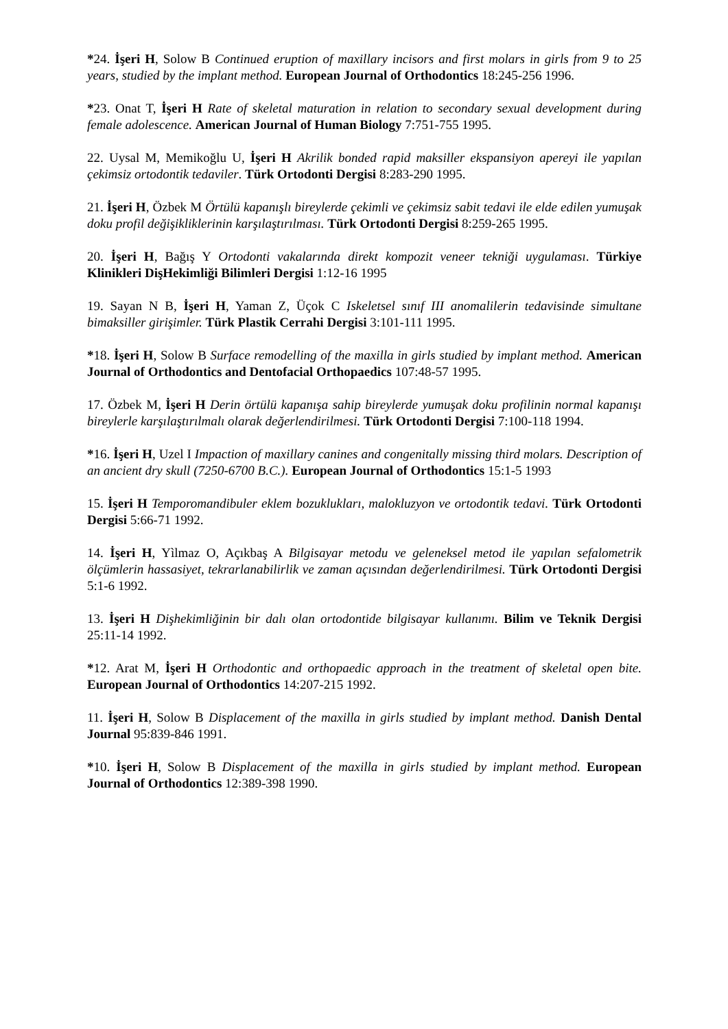*24. İşeri H, Solow B Continued eruption of maxillary incisors and first molars in girls from 9 to 25 years, studied by the implant method. European Journal of Orthodontics 18:245-256 1996.
*23. Onat T, İşeri H Rate of skeletal maturation in relation to secondary sexual development during female adolescence. American Journal of Human Biology 7:751-755 1995.
22. Uysal M, Memikoğlu U, İşeri H Akrilik bonded rapid maksiller ekspansiyon apereyi ile yapılan çekimsiz ortodontik tedaviler. Türk Ortodonti Dergisi 8:283-290 1995.
21. İşeri H, Özbek M Örtülü kapanışlı bireylerde çekimli ve çekimsiz sabit tedavi ile elde edilen yumuşak doku profil değişikliklerinin karşılaştırılması. Türk Ortodonti Dergisi 8:259-265 1995.
20. İşeri H, Bağış Y Ortodonti vakalarında direkt kompozit veneer tekniği uygulaması. Türkiye Klinikleri DişHekimliği Bilimleri Dergisi 1:12-16 1995
19. Sayan N B, İşeri H, Yaman Z, Üçok C Iskeletsel sınıf III anomalilerin tedavisinde simultane bimaksiller girişimler. Türk Plastik Cerrahi Dergisi 3:101-111 1995.
*18. İşeri H, Solow B Surface remodelling of the maxilla in girls studied by implant method. American Journal of Orthodontics and Dentofacial Orthopaedics 107:48-57 1995.
17. Özbek M, İşeri H Derin örtülü kapanışa sahip bireylerde yumuşak doku profilinin normal kapanışı bireylerle karşılaştırılmalı olarak değerlendirilmesi. Türk Ortodonti Dergisi 7:100-118 1994.
*16. İşeri H, Uzel I Impaction of maxillary canines and congenitally missing third molars. Description of an ancient dry skull (7250-6700 B.C.). European Journal of Orthodontics 15:1-5 1993
15. İşeri H Temporomandibuler eklem bozuklukları, malokluzyon ve ortodontik tedavi. Türk Ortodonti Dergisi 5:66-71 1992.
14. İşeri H, Yìlmaz O, Açıkbaş A Bilgisayar metodu ve geleneksel metod ile yapılan sefalometrik ölçümlerin hassasiyet, tekrarlanabilirlik ve zaman açısından değerlendirilmesi. Türk Ortodonti Dergisi 5:1-6 1992.
13. İşeri H Dişhekimliğinin bir dalı olan ortodontide bilgisayar kullanımı. Bilim ve Teknik Dergisi 25:11-14 1992.
*12. Arat M, İşeri H Orthodontic and orthopaedic approach in the treatment of skeletal open bite. European Journal of Orthodontics 14:207-215 1992.
11. İşeri H, Solow B Displacement of the maxilla in girls studied by implant method. Danish Dental Journal 95:839-846 1991.
*10. İşeri H, Solow B Displacement of the maxilla in girls studied by implant method. European Journal of Orthodontics 12:389-398 1990.